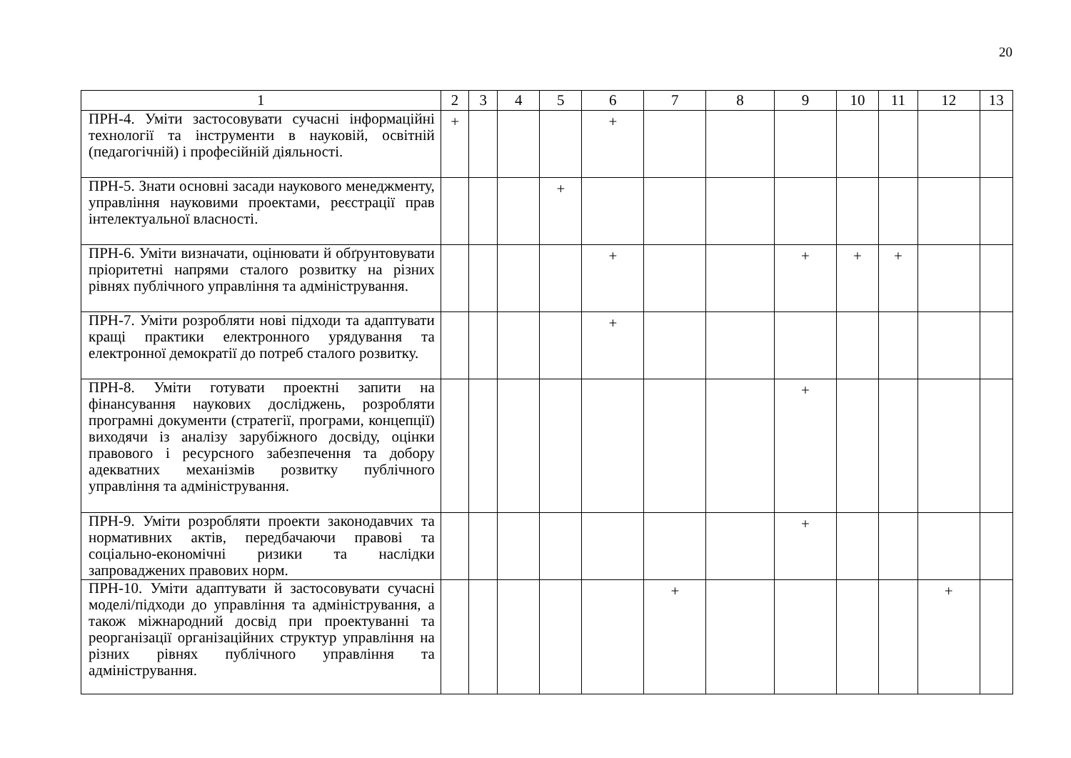20
| 1 | 2 | 3 | 4 | 5 | 6 | 7 | 8 | 9 | 10 | 11 | 12 | 13 |
| --- | --- | --- | --- | --- | --- | --- | --- | --- | --- | --- | --- | --- |
| ПРН-4. Уміти застосовувати сучасні інформаційні технології та інструменти в науковій, освітній (педагогічній) і професійній діяльності. | + | | | | + | | | | | | | |
| ПРН-5. Знати основні засади наукового менеджменту, управління науковими проектами, реєстрації прав інтелектуальної власності. | | | | + | | | | | | | | |
| ПРН-6. Уміти визначати, оцінювати й обґрунтовувати пріоритетні напрями сталого розвитку на різних рівнях публічного управління та адміністрування. | | | | | + | | | + | + | + | | |
| ПРН-7. Уміти розробляти нові підходи та адаптувати кращі практики електронного урядування та електронної демократії до потреб сталого розвитку. | | | | | + | | | | | | | |
| ПРН-8. Уміти готувати проектні запити на фінансування наукових досліджень, розробляти програмні документи (стратегії, програми, концепції) виходячи із аналізу зарубіжного досвіду, оцінки правового і ресурсного забезпечення та добору адекватних механізмів розвитку публічного управління та адміністрування. | | | | | | | | + | | | | |
| ПРН-9. Уміти розробляти проекти законодавчих та нормативних актів, передбачаючи правові та соціально-економічні ризики та наслідки запроваджених правових норм. | | | | | | | | + | | | | |
| ПРН-10. Уміти адаптувати й застосовувати сучасні моделі/підходи до управління та адміністрування, а також міжнародний досвід при проектуванні та реорганізації організаційних структур управління на різних рівнях публічного управління та адміністрування. | | | | | | + | | | | | + | |